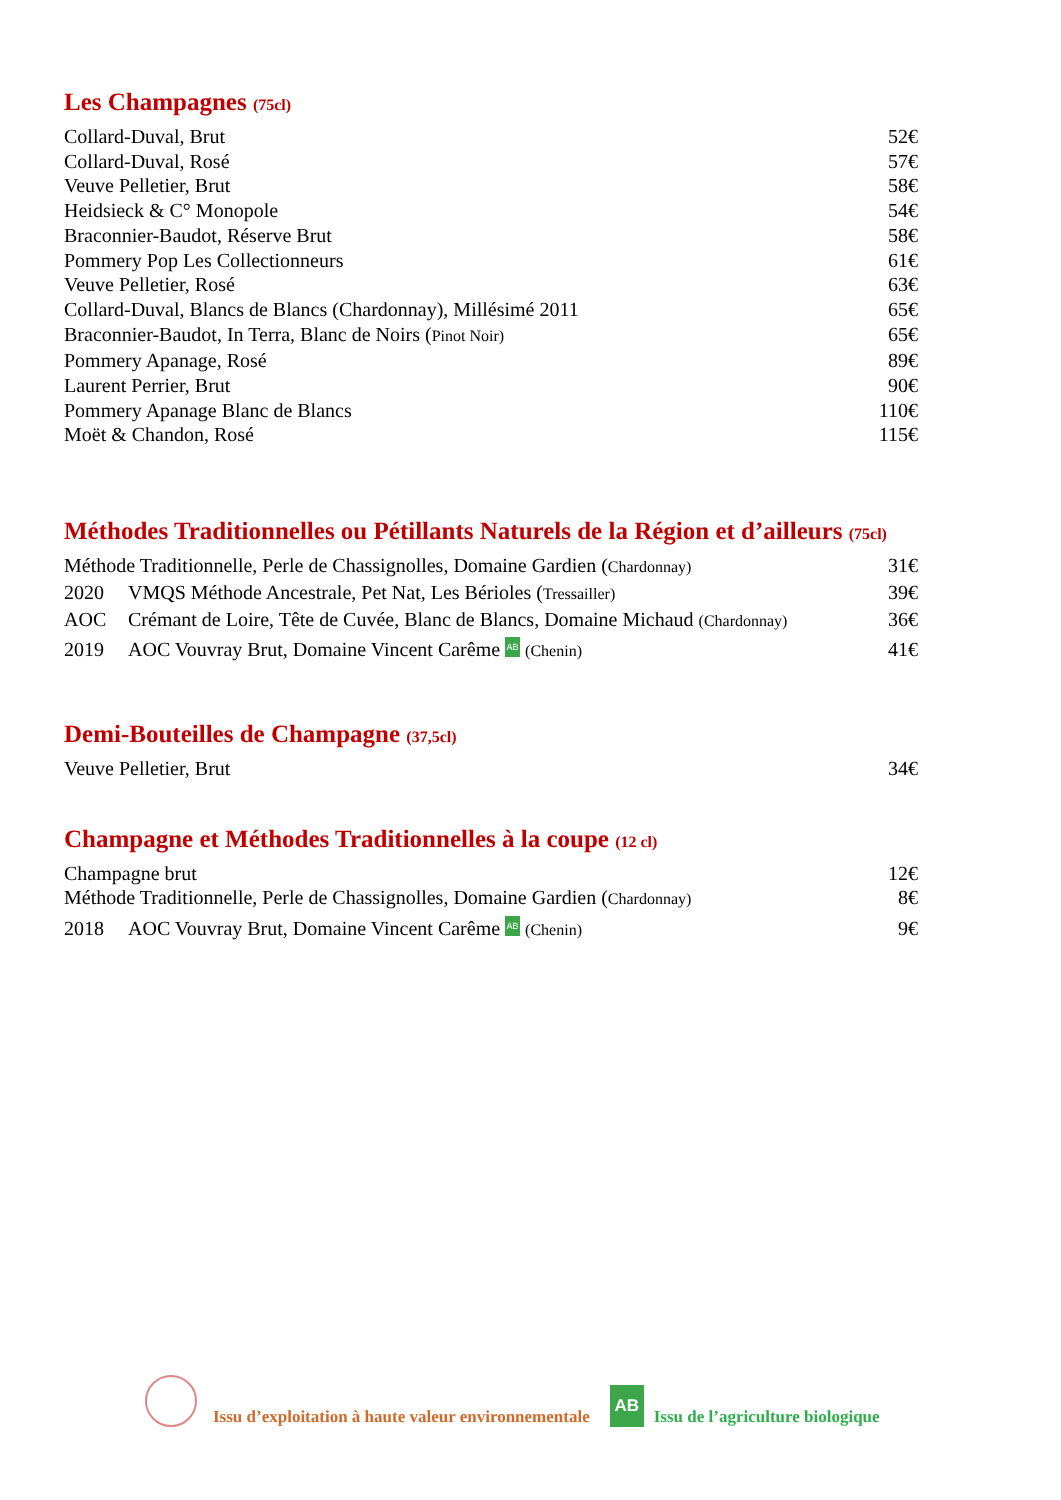Les Champagnes (75cl)
Collard-Duval, Brut 52€
Collard-Duval, Rosé 57€
Veuve Pelletier, Brut 58€
Heidsieck & C° Monopole 54€
Braconnier-Baudot, Réserve Brut 58€
Pommery Pop Les Collectionneurs 61€
Veuve Pelletier, Rosé 63€
Collard-Duval, Blancs de Blancs (Chardonnay), Millésimé 2011 65€
Braconnier-Baudot, In Terra, Blanc de Noirs (Pinot Noir) 65€
Pommery Apanage, Rosé 89€
Laurent Perrier, Brut 90€
Pommery Apanage Blanc de Blancs 110€
Moët & Chandon, Rosé 115€
Méthodes Traditionnelles ou Pétillants Naturels de la Région et d’ailleurs (75cl)
Méthode Traditionnelle, Perle de Chassignolles, Domaine Gardien (Chardonnay) 31€
2020 VMQS Méthode Ancestrale, Pet Nat, Les Bérioles (Tressailler) 39€
AOC Crémant de Loire, Tête de Cuvée, Blanc de Blancs, Domaine Michaud (Chardonnay) 36€
2019 AOC Vouvray Brut, Domaine Vincent Carême AB (Chenin) 41€
Demi-Bouteilles de Champagne (37,5cl)
Veuve Pelletier, Brut 34€
Champagne et Méthodes Traditionnelles à la coupe (12 cl)
Champagne brut 12€
Méthode Traditionnelle, Perle de Chassignolles, Domaine Gardien (Chardonnay) 8€
2018 AOC Vouvray Brut, Domaine Vincent Carême AB (Chenin) 9€
Issu d’exploitation à haute valeur environnementale
AB
Issu de l’agriculture biologique